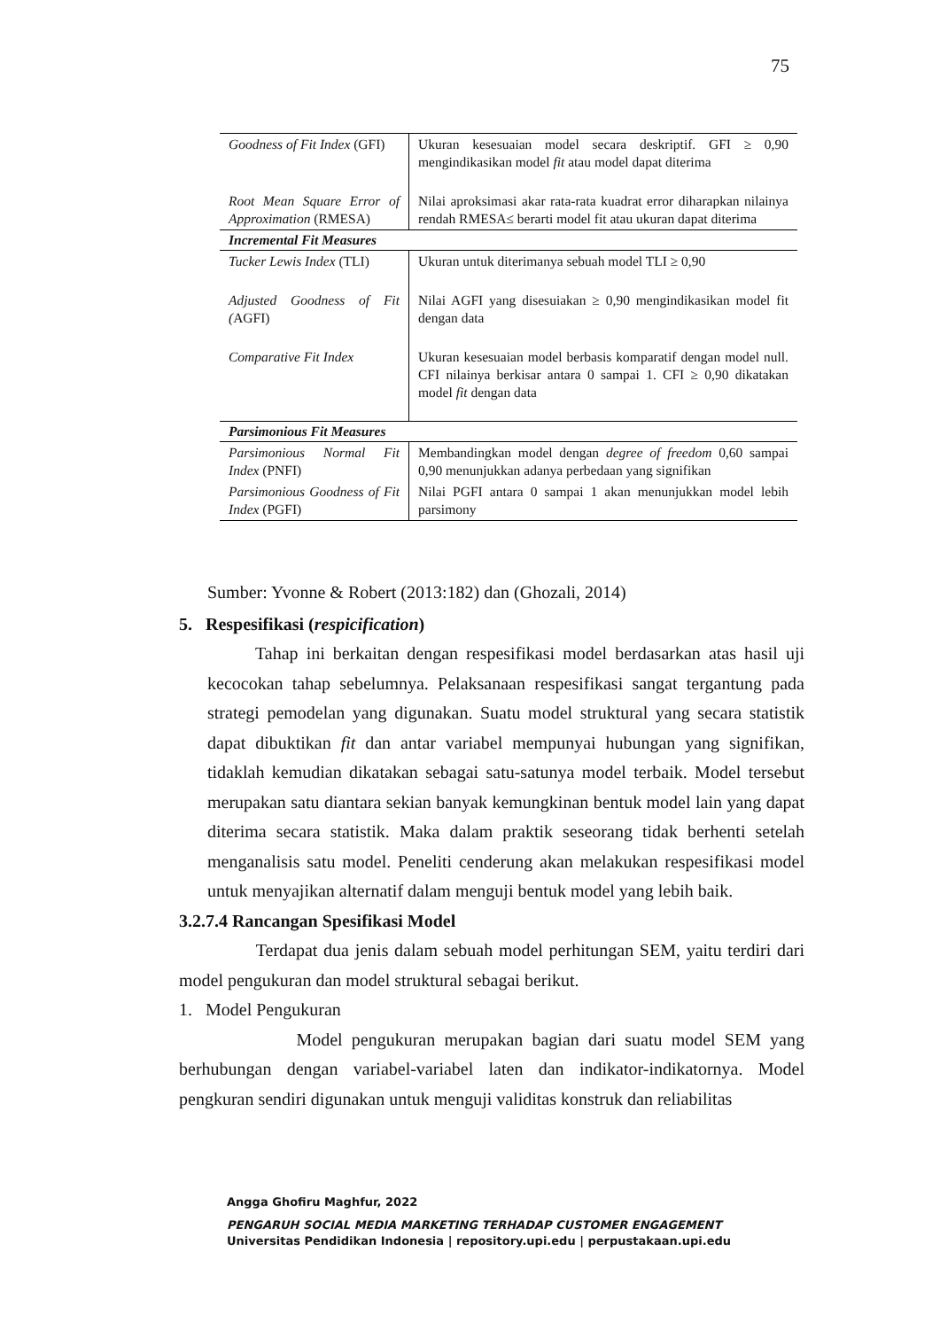75
| Goodness of Fit Index (GFI) | Ukuran kesesuaian model secara deskriptif. GFI ≥ 0,90 mengindikasikan model fit atau model dapat diterima |
| Root Mean Square Error of Approximation (RMESA) | Nilai aproksimasi akar rata-rata kuadrat error diharapkan nilainya rendah RMESA≤ berarti model fit atau ukuran dapat diterima |
| Incremental Fit Measures | |
| Tucker Lewis Index (TLI) | Ukuran untuk diterimanya sebuah model TLI ≥ 0,90 |
| Adjusted Goodness of Fit ( AGFI) | Nilai AGFI yang disesuiakan ≥ 0,90 mengindikasikan model fit dengan data |
| Comparative Fit Index | Ukuran kesesuaian model berbasis komparatif dengan model null. CFI nilainya berkisar antara 0 sampai 1. CFI ≥ 0,90 dikatakan model fit dengan data |
| Parsimonious Fit Measures | |
| Parsimonious Normal Fit Index (PNFI) | Membandingkan model dengan degree of freedom 0,60 sampai 0,90 menunjukkan adanya perbedaan yang signifikan |
| Parsimonious Goodness of Fit Index (PGFI) | Nilai PGFI antara 0 sampai 1 akan menunjukkan model lebih parsimony |
Sumber: Yvonne & Robert (2013:182) dan (Ghozali, 2014)
5. Respesifikasi (respicification)
Tahap ini berkaitan dengan respesifikasi model berdasarkan atas hasil uji kecocokan tahap sebelumnya. Pelaksanaan respesifikasi sangat tergantung pada strategi pemodelan yang digunakan. Suatu model struktural yang secara statistik dapat dibuktikan fit dan antar variabel mempunyai hubungan yang signifikan, tidaklah kemudian dikatakan sebagai satu-satunya model terbaik. Model tersebut merupakan satu diantara sekian banyak kemungkinan bentuk model lain yang dapat diterima secara statistik. Maka dalam praktik seseorang tidak berhenti setelah menganalisis satu model. Peneliti cenderung akan melakukan respesifikasi model untuk menyajikan alternatif dalam menguji bentuk model yang lebih baik.
3.2.7.4 Rancangan Spesifikasi Model
Terdapat dua jenis dalam sebuah model perhitungan SEM, yaitu terdiri dari model pengukuran dan model struktural sebagai berikut.
1. Model Pengukuran
Model pengukuran merupakan bagian dari suatu model SEM yang berhubungan dengan variabel-variabel laten dan indikator-indikatornya. Model pengkuran sendiri digunakan untuk menguji validitas konstruk dan reliabilitas
Angga Ghofiru Maghfur, 2022
PENGARUH SOCIAL MEDIA MARKETING TERHADAP CUSTOMER ENGAGEMENT
Universitas Pendidikan Indonesia | repository.upi.edu | perpustakaan.upi.edu